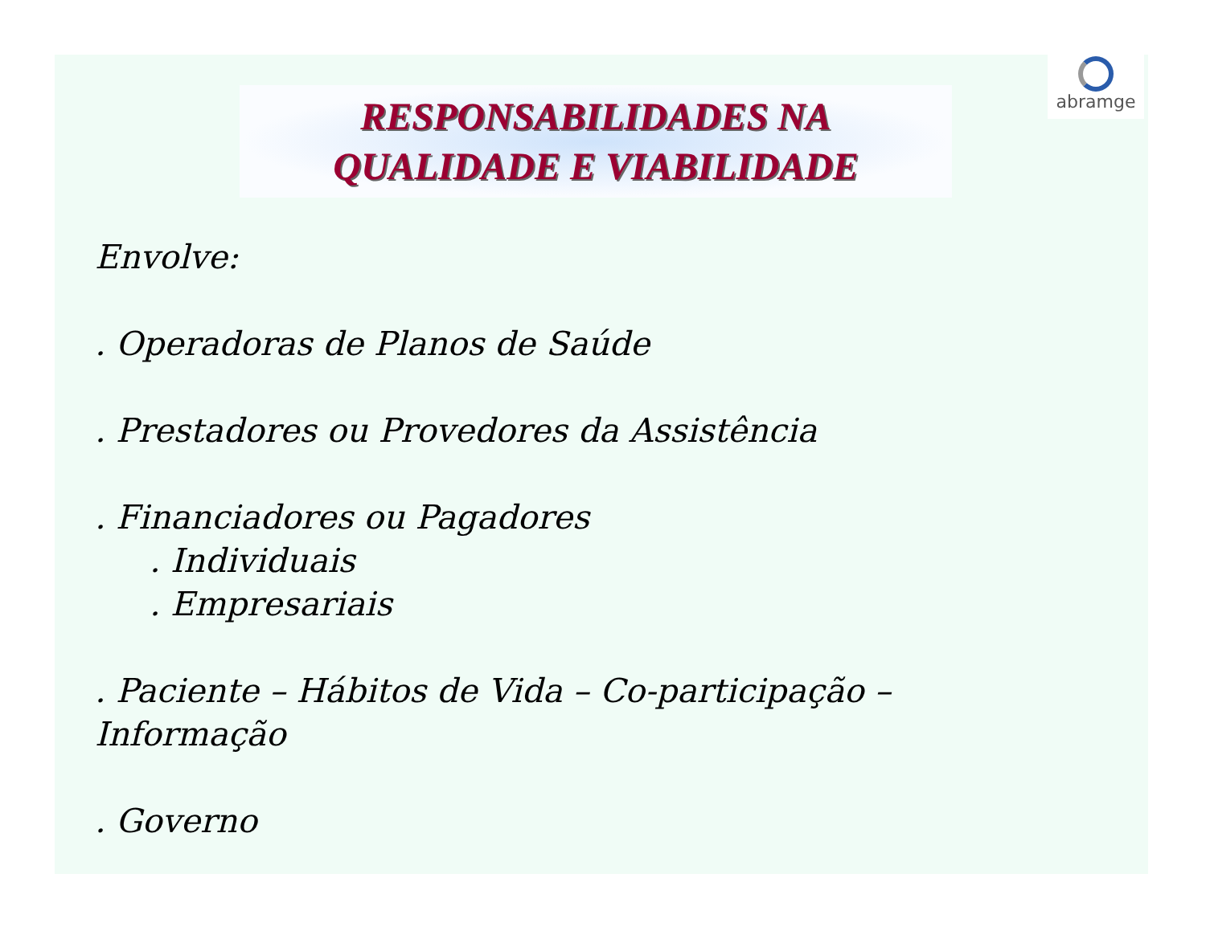RESPONSABILIDADES NA
QUALIDADE E VIABILIDADE
abramge
Envolve:
. Operadoras de Planos de Saúde
. Prestadores ou Provedores da Assistência
. Financiadores ou Pagadores
. Individuais
. Empresariais
. Paciente – Hábitos de Vida – Co-participação –
Informação
. Governo